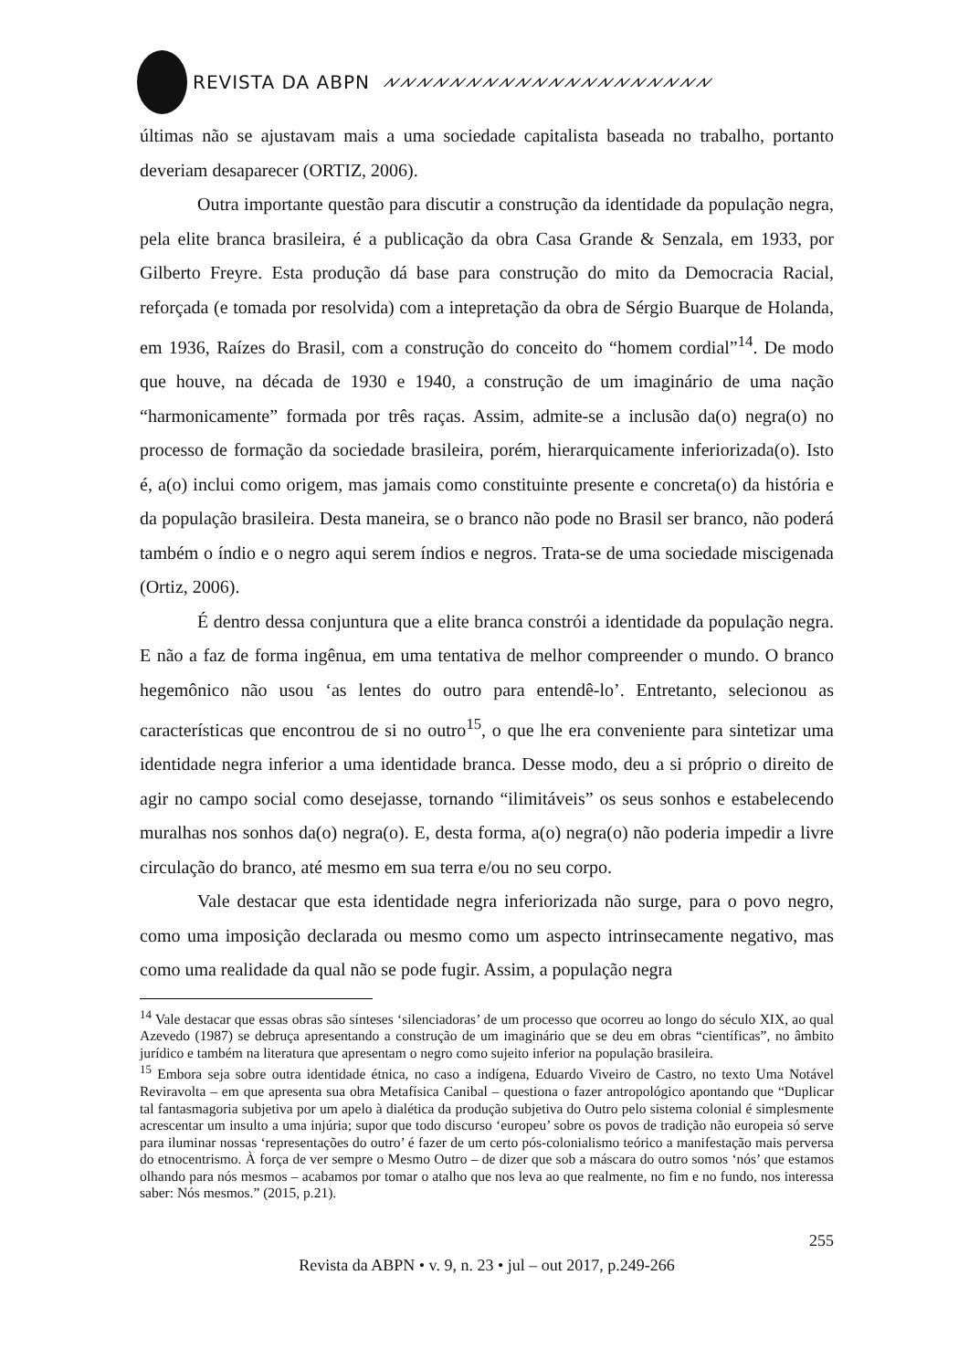REVISTA DA ABPN ⩘⩗⩘⩗⩘⩗⩘⩗⩘⩗⩘⩗⩘⩗⩘⩗⩘⩗⩘⩗⩘⩗⩘⩗⩘⩗⩘⩗⩘⩗⩘⩗⩘⩗⩘⩗⩘⩗⩘⩗
últimas não se ajustavam mais a uma sociedade capitalista baseada no trabalho, portanto deveriam desaparecer (ORTIZ, 2006).
Outra importante questão para discutir a construção da identidade da população negra, pela elite branca brasileira, é a publicação da obra Casa Grande & Senzala, em 1933, por Gilberto Freyre. Esta produção dá base para construção do mito da Democracia Racial, reforçada (e tomada por resolvida) com a intepretação da obra de Sérgio Buarque de Holanda, em 1936, Raízes do Brasil, com a construção do conceito do “homem cordial”<sup>14</sup>. De modo que houve, na década de 1930 e 1940, a construção de um imaginário de uma nação “harmonicamente” formada por três raças. Assim, admite-se a inclusão da(o) negra(o) no processo de formação da sociedade brasileira, porém, hierarquicamente inferiorizada(o). Isto é, a(o) inclui como origem, mas jamais como constituinte presente e concreta(o) da história e da população brasileira. Desta maneira, se o branco não pode no Brasil ser branco, não poderá também o índio e o negro aqui serem índios e negros. Trata-se de uma sociedade miscigenada (Ortiz, 2006).
É dentro dessa conjuntura que a elite branca constrói a identidade da população negra. E não a faz de forma ingênua, em uma tentativa de melhor compreender o mundo. O branco hegemônico não usou ‘as lentes do outro para entendê-lo’. Entretanto, selecionou as características que encontrou de si no outro<sup>15</sup>, o que lhe era conveniente para sintetizar uma identidade negra inferior a uma identidade branca. Desse modo, deu a si próprio o direito de agir no campo social como desejasse, tornando “ilimitáveis” os seus sonhos e estabelecendo muralhas nos sonhos da(o) negra(o). E, desta forma, a(o) negra(o) não poderia impedir a livre circulação do branco, até mesmo em sua terra e/ou no seu corpo.
Vale destacar que esta identidade negra inferiorizada não surge, para o povo negro, como uma imposição declarada ou mesmo como um aspecto intrinsecamente negativo, mas como uma realidade da qual não se pode fugir. Assim, a população negra
<sup>14</sup> Vale destacar que essas obras são sínteses ‘silenciadoras’ de um processo que ocorreu ao longo do século XIX, ao qual Azevedo (1987) se debruça apresentando a construção de um imaginário que se deu em obras “científicas”, no âmbito jurídico e também na literatura que apresentam o negro como sujeito inferior na população brasileira.
<sup>15</sup> Embora seja sobre outra identidade étnica, no caso a indígena, Eduardo Viveiro de Castro, no texto Uma Notável Reviravolta – em que apresenta sua obra Metafísica Canibal – questiona o fazer antropológico apontando que “Duplicar tal fantasmagoria subjetiva por um apelo à dialética da produção subjetiva do Outro pelo sistema colonial é simplesmente acrescentar um insulto a uma injúria; supor que todo discurso ‘europeu’ sobre os povos de tradição não europeia só serve para iluminar nossas ‘representações do outro’ é fazer de um certo pós-colonialismo teórico a manifestação mais perversa do etnocentrismo. À força de ver sempre o Mesmo Outro – de dizer que sob a máscara do outro somos ‘nós’ que estamos olhando para nós mesmos – acabamos por tomar o atalho que nos leva ao que realmente, no fim e no fundo, nos interessa saber: Nós mesmos.” (2015, p.21).
255
Revista da ABPN • v. 9, n. 23 • jul – out 2017, p.249-266